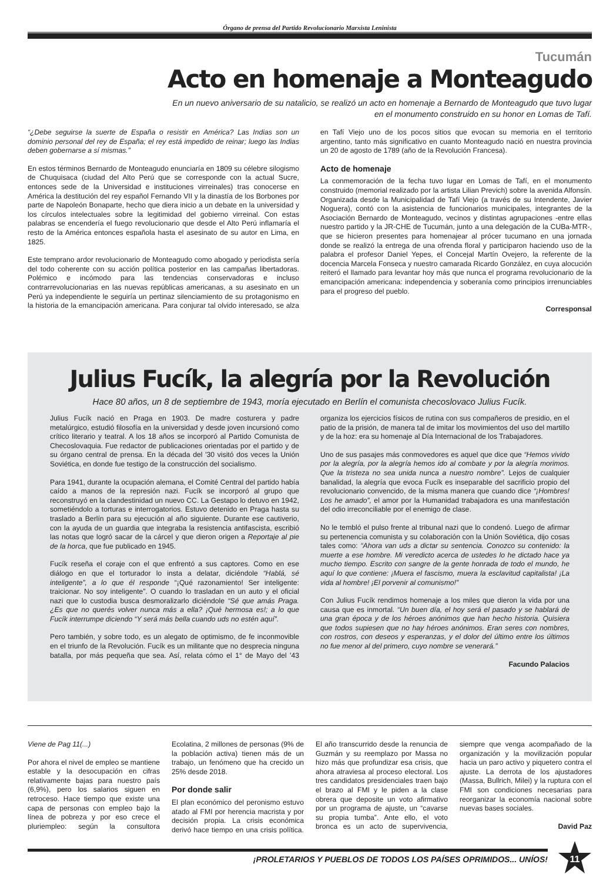Órgano de prensa del Partido Revolucionario Marxista Leninista
Tucumán
Acto en homenaje a Monteagudo
En un nuevo aniversario de su natalicio, se realizó un acto en homenaje a Bernardo de Monteagudo que tuvo lugar
en el monumento construido en su honor en Lomas de Tafí.
“¿Debe seguirse la suerte de España o resistir en América? Las Indias son un dominio personal del rey de España; el rey está impedido de reinar; luego las Indias deben gobernarse a sí mismas.”
En estos términos Bernardo de Monteagudo enunciaría en 1809 su célebre silogismo de Chuquisaca (ciudad del Alto Perú que se corresponde con la actual Sucre, entonces sede de la Universidad e instituciones virreinales) tras conocerse en América la destitución del rey español Fernando VII y la dinastía de los Borbones por parte de Napoleón Bonaparte, hecho que diera inicio a un debate en la universidad y los círculos intelectuales sobre la legitimidad del gobierno virreinal. Con estas palabras se encendería el fuego revolucionario que desde el Alto Perú inflamaría el resto de la América entonces española hasta el asesinato de su autor en Lima, en 1825.
Este temprano ardor revolucionario de Monteagudo como abogado y periodista sería del todo coherente con su acción política posterior en las campañas libertadoras. Polémico e incómodo para las tendencias conservadoras e incluso contrarrevolucionarias en las nuevas repúblicas americanas, a su asesinato en un Perú ya independiente le seguiría un pertinaz silenciamiento de su protagonismo en la historia de la emancipación americana. Para conjurar tal olvido interesado, se alza en Tafí Viejo uno de los pocos sitios que evocan su memoria en el territorio argentino, tanto más significativo en cuanto Monteagudo nació en nuestra provincia un 20 de agosto de 1789 (año de la Revolución Francesa).
Acto de homenaje
La conmemoración de la fecha tuvo lugar en Lomas de Tafí, en el monumento construido (memorial realizado por la artista Lilian Previch) sobre la avenida Alfonsín. Organizada desde la Municipalidad de Tafí Viejo (a través de su Intendente, Javier Noguera), contó con la asistencia de funcionarios municipales, integrantes de la Asociación Bernardo de Monteagudo, vecinos y distintas agrupaciones -entre ellas nuestro partido y la JR-CHE de Tucumán, junto a una delegación de la CUBa-MTR-, que se hicieron presentes para homenajear al prócer tucumano en una jornada donde se realizó la entrega de una ofrenda floral y participaron haciendo uso de la palabra el profesor Daniel Yepes, el Concejal Martín Ovejero, la referente de la docencia Marcela Fonseca y nuestro camarada Ricardo González, en cuya alocución reiteró el llamado para levantar hoy más que nunca el programa revolucionario de la emancipación americana: independencia y soberanía como principios irrenunciables para el progreso del pueblo.
Corresponsal
Julius Fucík, la alegría por la Revolución
Hace 80 años, un 8 de septiembre de 1943, moría ejecutado en Berlín el comunista checoslovaco Julius Fucík.
Julius Fucík nació en Praga en 1903. De madre costurera y padre metalúrgico, estudió filosofía en la universidad y desde joven incursionó como crítico literario y teatral. A los 18 años se incorporó al Partido Comunista de Checoslovaquia. Fue redactor de publicaciones orientadas por el partido y de su órgano central de prensa. En la década del '30 visitó dos veces la Unión Soviética, en donde fue testigo de la construcción del socialismo.
Para 1941, durante la ocupación alemana, el Comité Central del partido había caído a manos de la represión nazi. Fucík se incorporó al grupo que reconstruyó en la clandestinidad un nuevo CC. La Gestapo lo detuvo en 1942, sometiéndolo a torturas e interrogatorios. Estuvo detenido en Praga hasta su traslado a Berlín para su ejecución al año siguiente. Durante ese cautiverio, con la ayuda de un guardia que integraba la resistencia antifascista, escribió las notas que logró sacar de la cárcel y que dieron origen a Reportaje al pie de la horca, que fue publicado en 1945.
Fucík reseña el coraje con el que enfrentó a sus captores. Como en ese diálogo en que el torturador lo insta a delatar, diciéndole “Hablá, sé inteligente”, a lo que él responde “¡Qué razonamiento! Ser inteligente: traicionar. No soy inteligente”. O cuando lo trasladan en un auto y el oficial nazi que lo custodia busca desmoralizarlo diciéndole “Sé que amás Praga. ¿Es que no querés volver nunca más a ella? ¡Qué hermosa es!; a lo que Fucík interrumpe diciendo “Y será más bella cuando uds no estén aquí”.
Pero también, y sobre todo, es un alegato de optimismo, de fe inconmovible en el triunfo de la Revolución. Fucík es un militante que no desprecia ninguna batalla, por más pequeña que sea. Así, relata cómo el 1° de Mayo del '43 organiza los ejercicios físicos de rutina con sus compañeros de presidio, en el patio de la prisión, de manera tal de imitar los movimientos del uso del martillo y de la hoz: era su homenaje al Día Internacional de los Trabajadores.
Uno de sus pasajes más conmovedores es aquel que dice que “Hemos vivido por la alegría, por la alegría hemos ido al combate y por la alegría morimos. Que la tristeza no sea unida nunca a nuestro nombre”. Lejos de cualquier banalidad, la alegría que evoca Fucík es inseparable del sacrificio propio del revolucionario convencido, de la misma manera que cuando dice “¡Hombres! Los he amado”, el amor por la Humanidad trabajadora es una manifestación del odio irreconciliable por el enemigo de clase.
No le tembló el pulso frente al tribunal nazi que lo condenó. Luego de afirmar su pertenencia comunista y su colaboración con la Unión Soviética, dijo cosas tales como: “Ahora van uds a dictar su sentencia. Conozco su contenido: la muerte a ese hombre. Mi veredicto acerca de ustedes lo he dictado hace ya mucho tiempo. Escrito con sangre de la gente honrada de todo el mundo, he aquí lo que contiene: ¡Muera el fascismo, muera la esclavitud capitalista! ¡La vida al hombre! ¡El porvenir al comunismo!”
Con Julius Fucík rendimos homenaje a los miles que dieron la vida por una causa que es inmortal. “Un buen día, el hoy será el pasado y se hablará de una gran época y de los héroes anónimos que han hecho historia. Quisiera que todos supiesen que no hay héroes anónimos. Eran seres con nombres, con rostros, con deseos y esperanzas, y el dolor del último entre los últimos no fue menor al del primero, cuyo nombre se venerará.”
Facundo Palacios
Viene de Pag 11(...)
Por ahora el nivel de empleo se mantiene estable y la desocupación en cifras relativamente bajas para nuestro país (6,9%), pero los salarios siguen en retroceso. Hace tiempo que existe una capa de personas con empleo bajo la línea de pobreza y por eso crece el pluriempleo: según la consultora Ecolatina, 2 millones de personas (9% de la población activa) tienen más de un trabajo, un fenómeno que ha crecido un 25% desde 2018.
Por donde salir
El plan económico del peronismo estuvo atado al FMI por herencia macrista y por decisión propia. La crisis económica derivó hace tiempo en una crisis política. El año transcurrido desde la renuncia de Guzmán y su reemplazo por Massa no hizo más que profundizar esa crisis, que ahora atraviesa al proceso electoral. Los tres candidatos presidenciales traen bajo el brazo al FMI y le piden a la clase obrera que deposite un voto afirmativo por un programa de ajuste, un “cavarse su propia tumba”. Ante ello, el voto bronca es un acto de supervivencia, siempre que venga acompañado de la organización y la movilización popular hacia un paro activo y piquetero contra el ajuste. La derrota de los ajustadores (Massa, Bullrich, Milei) y la ruptura con el FMI son condiciones necesarias para reorganizar la economía nacional sobre nuevas bases sociales.
David Paz
¡PROLETARIOS Y PUEBLOS DE TODOS LOS PAÍSES OPRIMIDOS... UNÍOS!
11